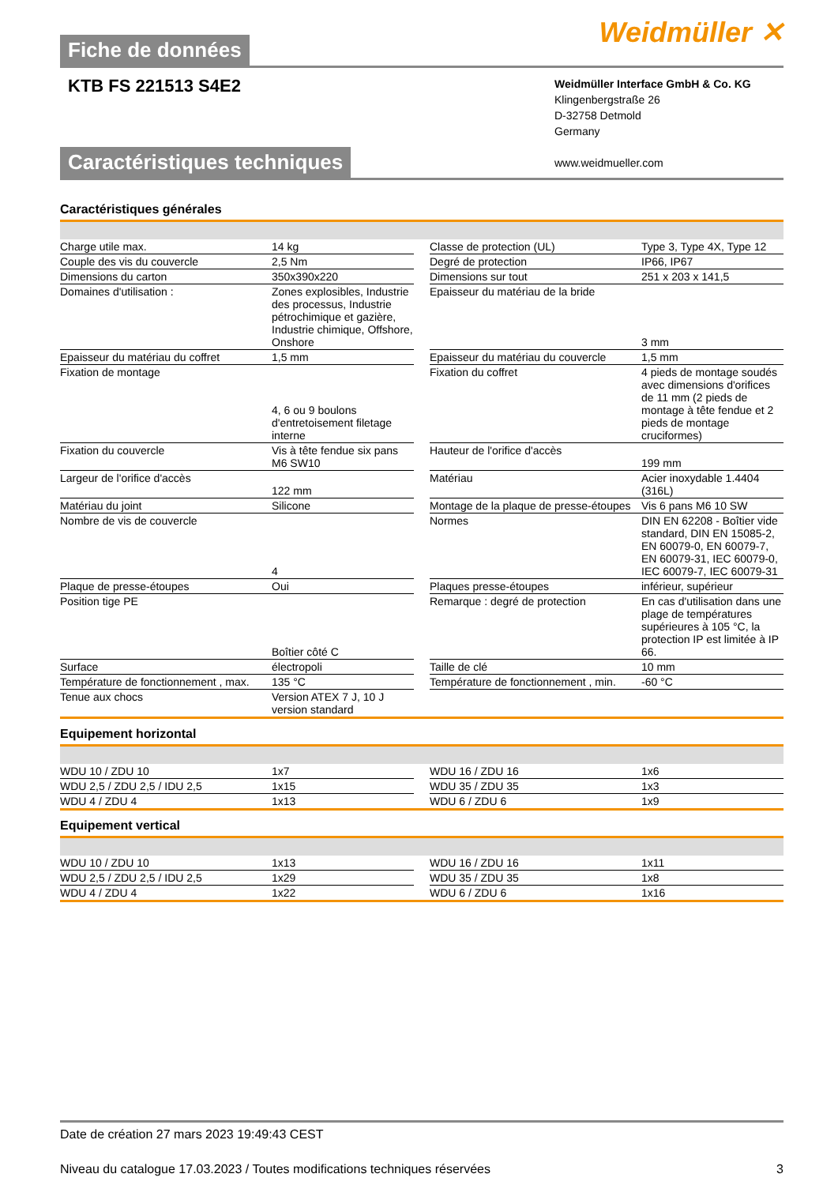Weidmüller ✕
Fiche de données
KTB FS 221513 S4E2
Weidmüller Interface GmbH & Co. KG
Klingenbergstraße 26
D-32758 Detmold
Germany
www.weidmueller.com
Caractéristiques techniques
Caractéristiques générales
| Charge utile max. | 14 kg | | Classe de protection (UL) | Type 3, Type 4X, Type 12 |
| Couple des vis du couvercle | 2,5 Nm | | Degré de protection | IP66, IP67 |
| Dimensions du carton | 350x390x220 | | Dimensions sur tout | 251 x 203 x 141,5 |
| Domaines d'utilisation : | Zones explosibles, Industrie des processus, Industrie pétrochimique et gazière, Industrie chimique, Offshore, Onshore | | Epaisseur du matériau de la bride | 3 mm |
| Epaisseur du matériau du coffret | 1,5 mm | | Epaisseur du matériau du couvercle | 1,5 mm |
| Fixation de montage | 4, 6 ou 9 boulons d'entretoisement filetage interne | | Fixation du coffret | 4 pieds de montage soudés avec dimensions d'orifices de 11 mm (2 pieds de montage à tête fendue et 2 pieds de montage cruciformes) |
| Fixation du couvercle | Vis à tête fendue six pans M6 SW10 | | Hauteur de l'orifice d'accès | 199 mm |
| Largeur de l'orifice d'accès | 122 mm | | Matériau | Acier inoxydable 1.4404 (316L) |
| Matériau du joint | Silicone | | Montage de la plaque de presse-étoupes | Vis 6 pans M6 10 SW |
| Nombre de vis de couvercle | 4 | | Normes | DIN EN 62208 - Boîtier vide standard, DIN EN 15085-2, EN 60079-0, EN 60079-7, EN 60079-31, IEC 60079-0, IEC 60079-7, IEC 60079-31 |
| Plaque de presse-étoupes | Oui | | Plaques presse-étoupes | inférieur, supérieur |
| Position tige PE | Boîtier côté C | | Remarque : degré de protection | En cas d'utilisation dans une plage de températures supérieures à 105 °C, la protection IP est limitée à IP 66. |
| Surface | électropoli | | Taille de clé | 10 mm |
| Température de fonctionnement , max. | 135 °C | | Température de fonctionnement , min. | -60 °C |
| Tenue aux chocs | Version ATEX 7 J, 10 J version standard | | | |
Equipement horizontal
| WDU 10 / ZDU 10 | 1x7 | | WDU 16 / ZDU 16 | 1x6 |
| WDU 2,5 / ZDU 2,5 / IDU 2,5 | 1x15 | | WDU 35 / ZDU 35 | 1x3 |
| WDU 4 / ZDU 4 | 1x13 | | WDU 6 / ZDU 6 | 1x9 |
Equipement vertical
| WDU 10 / ZDU 10 | 1x13 | | WDU 16 / ZDU 16 | 1x11 |
| WDU 2,5 / ZDU 2,5 / IDU 2,5 | 1x29 | | WDU 35 / ZDU 35 | 1x8 |
| WDU 4 / ZDU 4 | 1x22 | | WDU 6 / ZDU 6 | 1x16 |
Date de création 27 mars 2023 19:49:43 CEST
Niveau du catalogue 17.03.2023 / Toutes modifications techniques réservées 3